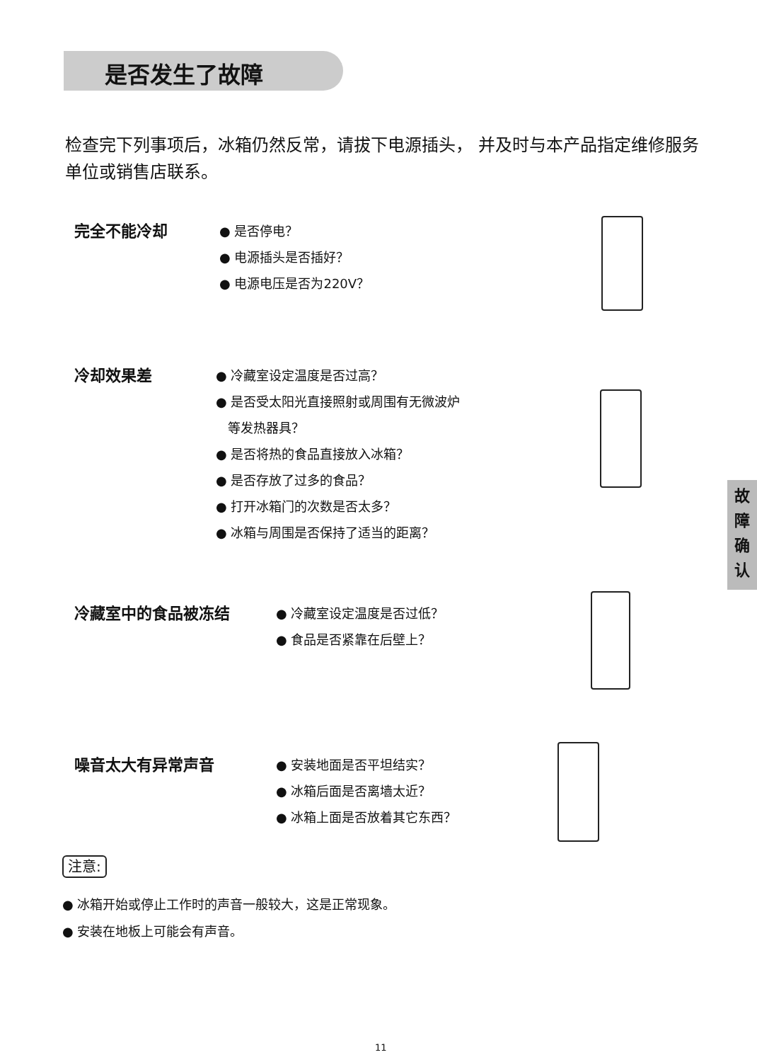是否发生了故障
检查完下列事项后，冰箱仍然反常，请拔下电源插头， 并及时与本产品指定维修服务单位或销售店联系。
完全不能冷却
● 是否停电？
● 电源插头是否插好？
● 电源电压是否为220V？
冷却效果差
● 冷藏室设定温度是否过高？
● 是否受太阳光直接照射或周围有无微波炉
等发热器具？
● 是否将热的食品直接放入冰箱？
● 是否存放了过多的食品？
● 打开冰箱门的次数是否太多？
● 冰箱与周围是否保持了适当的距离？
故
障
确
认
冷藏室中的食品被冻结
● 冷藏室设定温度是否过低？
● 食品是否紧靠在后壁上？
噪音太大有异常声音
● 安装地面是否平坦结实？
● 冰箱后面是否离墙太近？
● 冰箱上面是否放着其它东西？
注意:
● 冰箱开始或停止工作时的声音一般较大，这是正常现象。
● 安装在地板上可能会有声音。
11